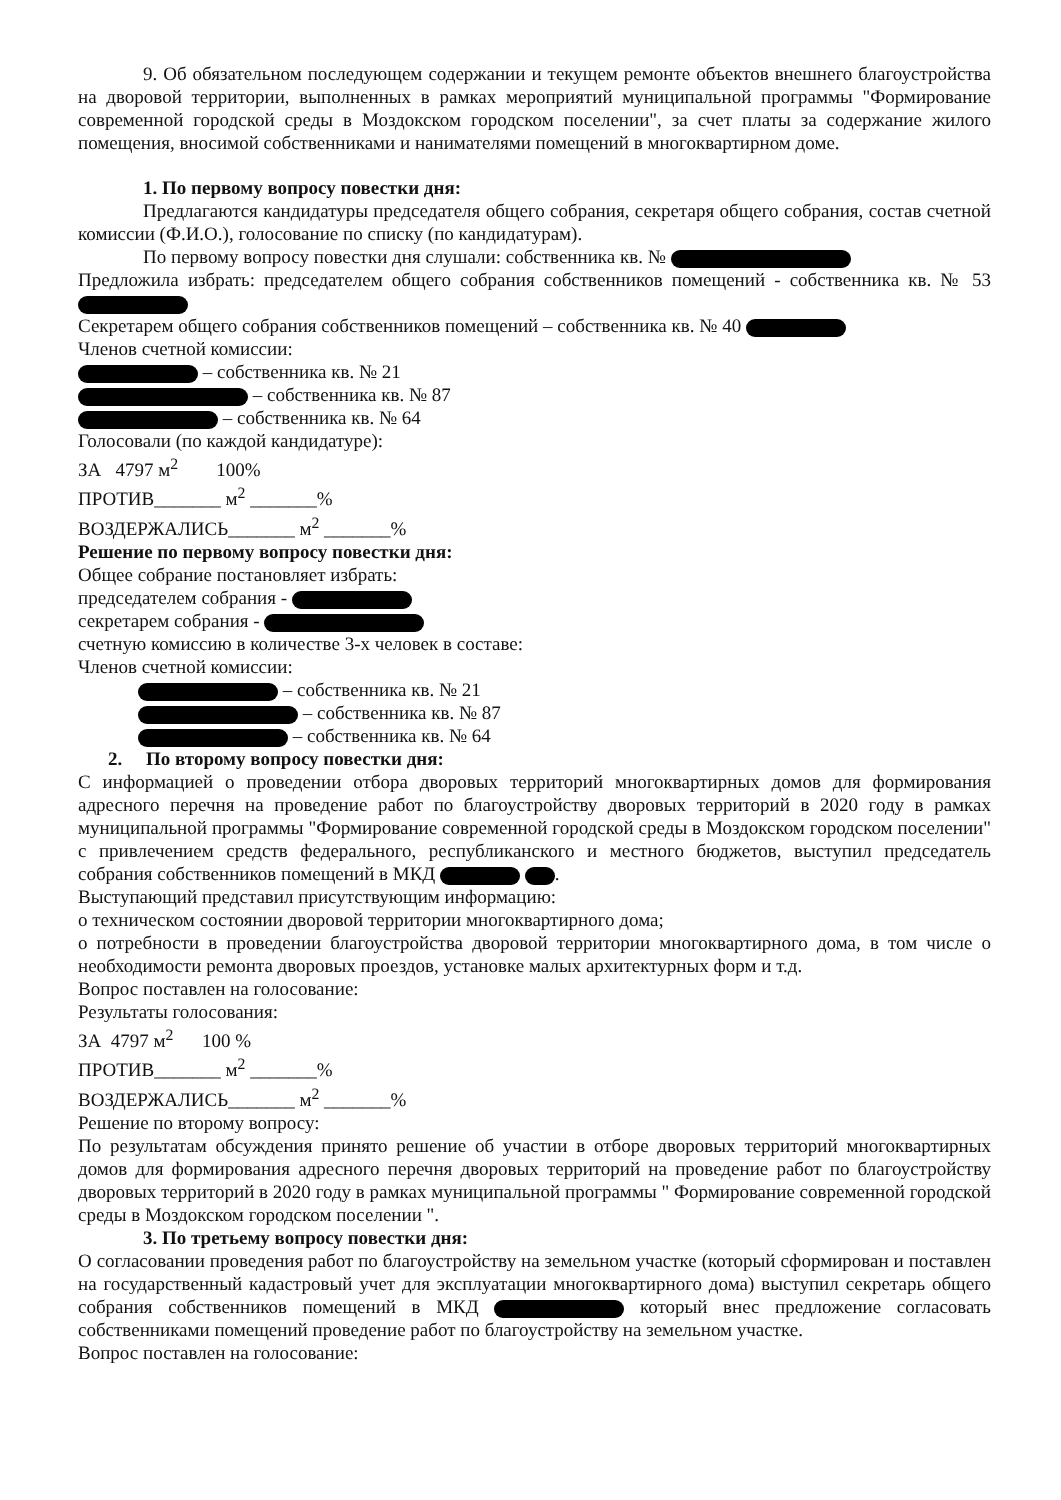9. Об обязательном последующем содержании и текущем ремонте объектов внешнего благоустройства на дворовой территории, выполненных в рамках мероприятий муниципальной программы "Формирование современной городской среды в Моздокском городском поселении", за счет платы за содержание жилого помещения, вносимой собственниками и нанимателями помещений в многоквартирном доме.
1. По первому вопросу повестки дня:
Предлагаются кандидатуры председателя общего собрания, секретаря общего собрания, состав счетной комиссии (Ф.И.О.), голосование по списку (по кандидатурам).
По первому вопросу повестки дня слушали: собственника кв. №
Предложила избрать: председателем общего собрания собственников помещений - собственника кв. № 53
Секретарем общего собрания собственников помещений – собственника кв. № 40
Членов счетной комиссии:
– собственника кв. № 21
– собственника кв. № 87
– собственника кв. № 64
Голосовали (по каждой кандидатуре):
ЗА 4797 м<sup>2</sup> 100%
ПРОТИВ_______ м<sup>2</sup> _______%
ВОЗДЕРЖАЛИСЬ_______ м<sup>2</sup> _______%
Решение по первому вопросу повестки дня:
Общее собрание постановляет избрать:
председателем собрания -
секретарем собрания -
счетную комиссию в количестве 3-х человек в составе:
Членов счетной комиссии:
– собственника кв. № 21
– собственника кв. № 87
– собственника кв. № 64
2. По второму вопросу повестки дня:
С информацией о проведении отбора дворовых территорий многоквартирных домов для формирования адресного перечня на проведение работ по благоустройству дворовых территорий в 2020 году в рамках муниципальной программы "Формирование современной городской среды в Моздокском городском поселении" с привлечением средств федерального, республиканского и местного бюджетов, выступил председатель собрания собственников помещений в МКД .
Выступающий представил присутствующим информацию:
о техническом состоянии дворовой территории многоквартирного дома;
о потребности в проведении благоустройства дворовой территории многоквартирного дома, в том числе о необходимости ремонта дворовых проездов, установке малых архитектурных форм и т.д.
Вопрос поставлен на голосование:
Результаты голосования:
ЗА 4797 м<sup>2</sup> 100 %
ПРОТИВ_______ м<sup>2</sup> _______%
ВОЗДЕРЖАЛИСЬ_______ м<sup>2</sup> _______%
Решение по второму вопросу:
По результатам обсуждения принято решение об участии в отборе дворовых территорий многоквартирных домов для формирования адресного перечня дворовых территорий на проведение работ по благоустройству дворовых территорий в 2020 году в рамках муниципальной программы " Формирование современной городской среды в Моздокском городском поселении ".
3. По третьему вопросу повестки дня:
О согласовании проведения работ по благоустройству на земельном участке (который сформирован и поставлен на государственный кадастровый учет для эксплуатации многоквартирного дома) выступил секретарь общего собрания собственников помещений в МКД который внес предложение согласовать собственниками помещений проведение работ по благоустройству на земельном участке.
Вопрос поставлен на голосование: